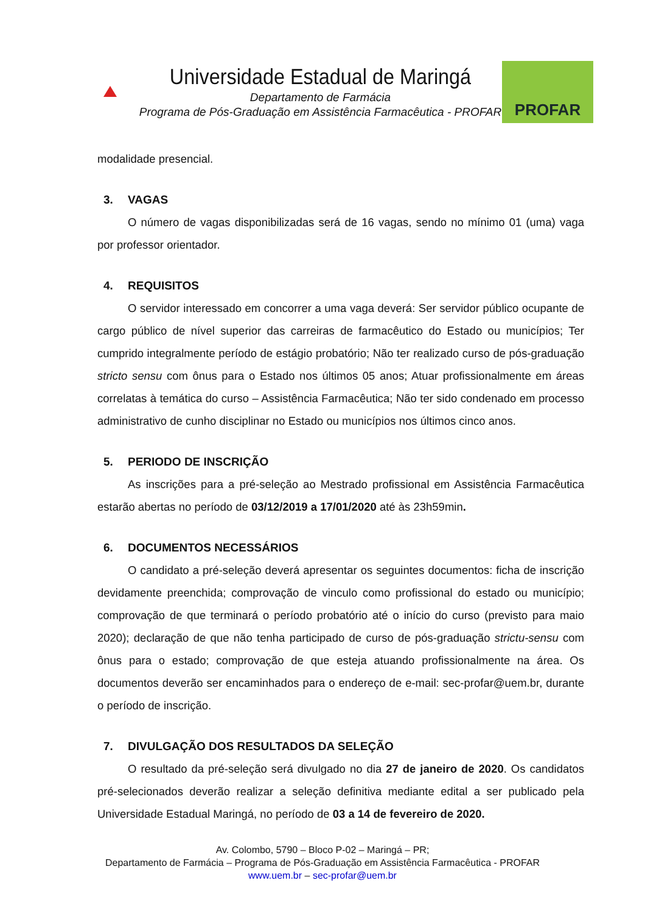Universidade Estadual de Maringá
Departamento de Farmácia
Programa de Pós-Graduação em Assistência Farmacêutica - PROFAR
PROFAR
modalidade presencial.
3. VAGAS
O número de vagas disponibilizadas será de 16 vagas, sendo no mínimo 01 (uma) vaga por professor orientador.
4. REQUISITOS
O servidor interessado em concorrer a uma vaga deverá: Ser servidor público ocupante de cargo público de nível superior das carreiras de farmacêutico do Estado ou municípios; Ter cumprido integralmente período de estágio probatório; Não ter realizado curso de pós-graduação stricto sensu com ônus para o Estado nos últimos 05 anos; Atuar profissionalmente em áreas correlatas à temática do curso – Assistência Farmacêutica; Não ter sido condenado em processo administrativo de cunho disciplinar no Estado ou municípios nos últimos cinco anos.
5. PERIODO DE INSCRIÇÃO
As inscrições para a pré-seleção ao Mestrado profissional em Assistência Farmacêutica estarão abertas no período de 03/12/2019 a 17/01/2020 até às 23h59min.
6. DOCUMENTOS NECESSÁRIOS
O candidato a pré-seleção deverá apresentar os seguintes documentos: ficha de inscrição devidamente preenchida; comprovação de vinculo como profissional do estado ou município; comprovação de que terminará o período probatório até o início do curso (previsto para maio 2020); declaração de que não tenha participado de curso de pós-graduação strictu-sensu com ônus para o estado; comprovação de que esteja atuando profissionalmente na área. Os documentos deverão ser encaminhados para o endereço de e-mail: sec-profar@uem.br, durante o período de inscrição.
7. DIVULGAÇÃO DOS RESULTADOS DA SELEÇÃO
O resultado da pré-seleção será divulgado no dia 27 de janeiro de 2020. Os candidatos pré-selecionados deverão realizar a seleção definitiva mediante edital a ser publicado pela Universidade Estadual Maringá, no período de 03 a 14 de fevereiro de 2020.
Av. Colombo, 5790 – Bloco P-02 – Maringá – PR;
Departamento de Farmácia – Programa de Pós-Graduação em Assistência Farmacêutica - PROFAR
www.uem.br – sec-profar@uem.br